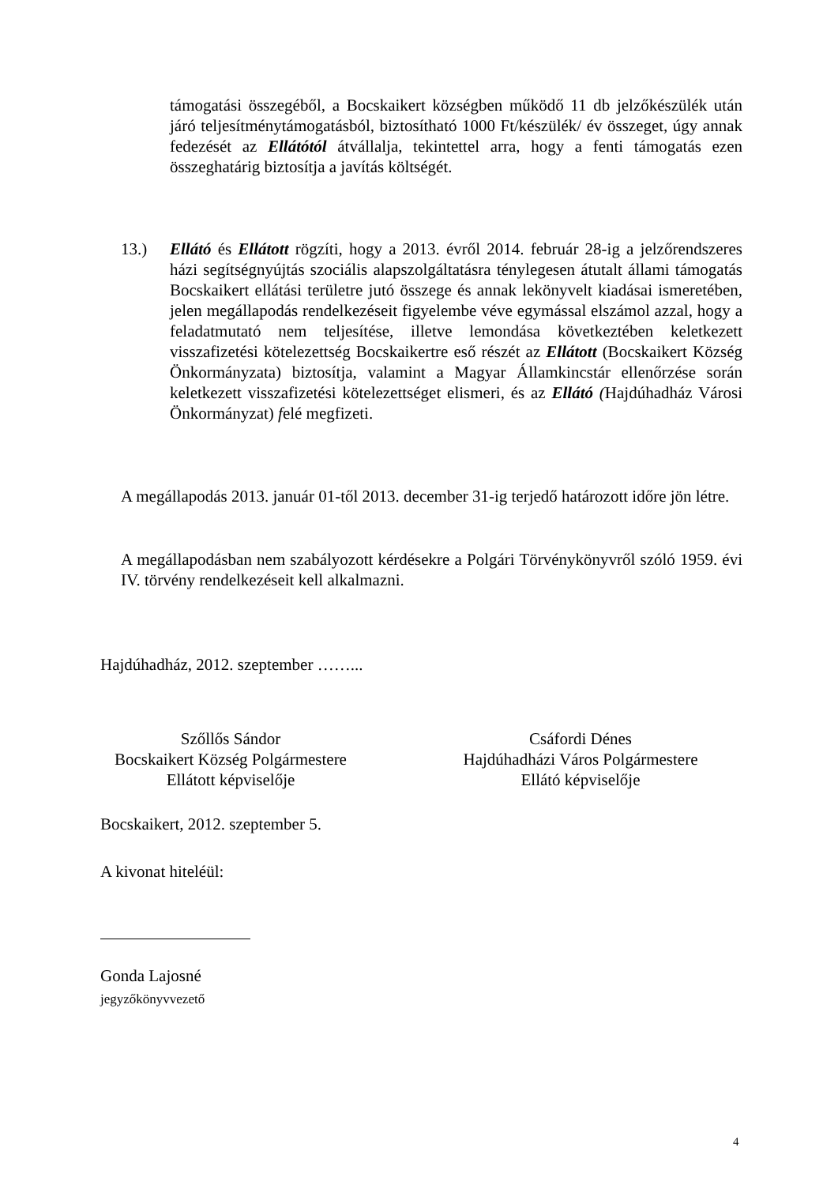támogatási összegéből, a Bocskaikert községben működő 11 db jelzőkészülék után járó teljesítménytámogatásból, biztosítható 1000 Ft/készülék/ év összeget, úgy annak fedezését az Ellátótól átvállalja, tekintettel arra, hogy a fenti támogatás ezen összeghatárig biztosítja a javítás költségét.
13.) Ellátó és Ellátott rögzíti, hogy a 2013. évről 2014. február 28-ig a jelzőrendszeres házi segítségnyújtás szociális alapszolgáltatásra ténylegesen átutalt állami támogatás Bocskaikert ellátási területre jutó összege és annak lekönyvelt kiadásai ismeretében, jelen megállapodás rendelkezéseit figyelembe véve egymással elszámol azzal, hogy a feladatmutató nem teljesítése, illetve lemondása következtében keletkezett visszafizetési kötelezettség Bocskaikertre eső részét az Ellátott (Bocskaikert Község Önkormányzata) biztosítja, valamint a Magyar Államkincstár ellenőrzése során keletkezett visszafizetési kötelezettséget elismeri, és az Ellátó (Hajdúhadház Városi Önkormányzat) felé megfizeti.
A megállapodás 2013. január 01-től 2013. december 31-ig terjedő határozott időre jön létre.
A megállapodásban nem szabályozott kérdésekre a Polgári Törvénykönyvről szóló 1959. évi IV. törvény rendelkezéseit kell alkalmazni.
Hajdúhadház, 2012. szeptember ……...
Szőllős Sándor
Bocskaikert Község Polgármestere
Ellátott képviselője
Csáfordi Dénes
Hajdúhadházi Város Polgármestere
Ellátó képviselője
Bocskaikert, 2012. szeptember 5.
A kivonat hiteléül:
Gonda Lajosné
jegyzőkönyvvezető
4